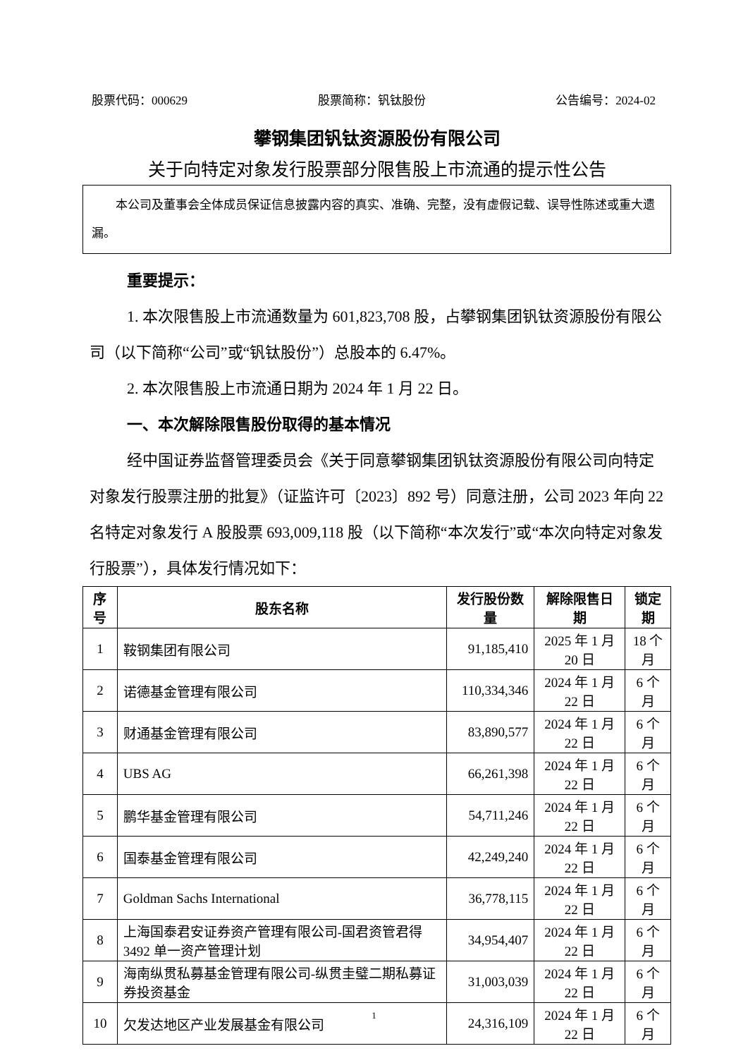股票代码：000629 股票简称：钒钛股份 公告编号：2024-02
攀钢集团钒钛资源股份有限公司
关于向特定对象发行股票部分限售股上市流通的提示性公告
  本公司及董事会全体成员保证信息披露内容的真实、准确、完整，没有虚假记载、误导性陈述或重大遗漏。
重要提示：
1. 本次限售股上市流通数量为 601,823,708 股，占攀钢集团钒钛资源股份有限公司（以下简称“公司”或“钒钛股份”）总股本的 6.47%。
2. 本次限售股上市流通日期为 2024 年 1 月 22 日。
一、本次解除限售股份取得的基本情况
经中国证券监督管理委员会《关于同意攀钢集团钒钛资源股份有限公司向特定对象发行股票注册的批复》（证监许可〔2023〕892 号）同意注册，公司 2023 年向 22 名特定对象发行 A 股股票 693,009,118 股（以下简称“本次发行”或“本次向特定对象发行股票”），具体发行情况如下：
| 序号 | 股东名称 | 发行股份数量 | 解除限售日期 | 锁定期 |
| --- | --- | --- | --- | --- |
| 1 | 鞍钢集团有限公司 | 91,185,410 | 2025 年 1 月 20 日 | 18 个月 |
| 2 | 诺德基金管理有限公司 | 110,334,346 | 2024 年 1 月 22 日 | 6 个月 |
| 3 | 财通基金管理有限公司 | 83,890,577 | 2024 年 1 月 22 日 | 6 个月 |
| 4 | UBS AG | 66,261,398 | 2024 年 1 月 22 日 | 6 个月 |
| 5 | 鹏华基金管理有限公司 | 54,711,246 | 2024 年 1 月 22 日 | 6 个月 |
| 6 | 国泰基金管理有限公司 | 42,249,240 | 2024 年 1 月 22 日 | 6 个月 |
| 7 | Goldman Sachs International | 36,778,115 | 2024 年 1 月 22 日 | 6 个月 |
| 8 | 上海国泰君安证券资产管理有限公司-国君资管君得3492 单一资产管理计划 | 34,954,407 | 2024 年 1 月 22 日 | 6 个月 |
| 9 | 海南纵贯私募基金管理有限公司-纵贯圭璧二期私募证券投资基金 | 31,003,039 | 2024 年 1 月 22 日 | 6 个月 |
| 10 | 欠发达地区产业发展基金有限公司 | 24,316,109 | 2024 年 1 月 22 日 | 6 个月 |
1